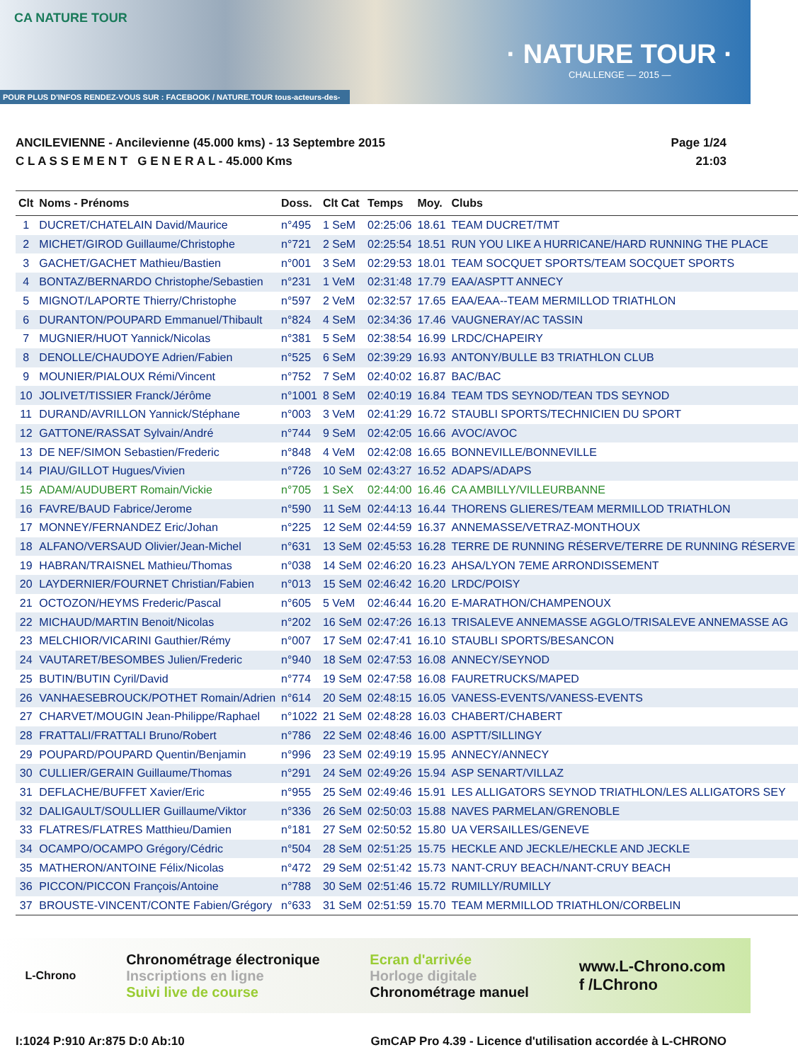CA NATURE TOUR
· NATURE TOUR ·
CHALLENGE — 2015 —
POUR PLUS D'INFOS RENDEZ-VOUS SUR : FACEBOOK / NATURE.TOUR tous-acteurs-des-savoie.coop
ANCILEVIENNE - Ancilevienne (45.000 kms) - 13 Septembre 2015
C L A S S E M E N T G E N E R A L - 45.000 Kms
Page 1/24
21:03
| Clt | Noms - Prénoms | Doss. | Clt Cat | Temps | Moy. | Clubs |
| --- | --- | --- | --- | --- | --- | --- |
| 1 | DUCRET/CHATELAIN David/Maurice | n°495 | 1 SeM | 02:25:06 | 18.61 | TEAM DUCRET/TMT |
| 2 | MICHET/GIROD Guillaume/Christophe | n°721 | 2 SeM | 02:25:54 | 18.51 | RUN YOU LIKE A HURRICANE/HARD RUNNING THE PLACE |
| 3 | GACHET/GACHET Mathieu/Bastien | n°001 | 3 SeM | 02:29:53 | 18.01 | TEAM SOCQUET SPORTS/TEAM SOCQUET SPORTS |
| 4 | BONTAZ/BERNARDO Christophe/Sebastien | n°231 | 1 VeM | 02:31:48 | 17.79 | EAA/ASPTT ANNECY |
| 5 | MIGNOT/LAPORTE Thierry/Christophe | n°597 | 2 VeM | 02:32:57 | 17.65 | EAA/EAA--TEAM MERMILLOD TRIATHLON |
| 6 | DURANTON/POUPARD Emmanuel/Thibault | n°824 | 4 SeM | 02:34:36 | 17.46 | VAUGNERAY/AC TASSIN |
| 7 | MUGNIER/HUOT Yannick/Nicolas | n°381 | 5 SeM | 02:38:54 | 16.99 | LRDC/CHAPEIRY |
| 8 | DENOLLE/CHAUDOYE Adrien/Fabien | n°525 | 6 SeM | 02:39:29 | 16.93 | ANTONY/BULLE B3 TRIATHLON CLUB |
| 9 | MOUNIER/PIALOUX Rémi/Vincent | n°752 | 7 SeM | 02:40:02 | 16.87 | BAC/BAC |
| 10 | JOLIVET/TISSIER Franck/Jérôme | n°1001 | 8 SeM | 02:40:19 | 16.84 | TEAM TDS SEYNOD/TEAN TDS SEYNOD |
| 11 | DURAND/AVRILLON Yannick/Stéphane | n°003 | 3 VeM | 02:41:29 | 16.72 | STAUBLI SPORTS/TECHNICIEN DU SPORT |
| 12 | GATTONE/RASSAT Sylvain/André | n°744 | 9 SeM | 02:42:05 | 16.66 | AVOC/AVOC |
| 13 | DE NEF/SIMON Sebastien/Frederic | n°848 | 4 VeM | 02:42:08 | 16.65 | BONNEVILLE/BONNEVILLE |
| 14 | PIAU/GILLOT Hugues/Vivien | n°726 | 10 SeM | 02:43:27 | 16.52 | ADAPS/ADAPS |
| 15 | ADAM/AUDUBERT Romain/Vickie | n°705 | 1 SeX | 02:44:00 | 16.46 | CA AMBILLY/VILLEURBANNE |
| 16 | FAVRE/BAUD Fabrice/Jerome | n°590 | 11 SeM | 02:44:13 | 16.44 | THORENS GLIERES/TEAM MERMILLOD TRIATHLON |
| 17 | MONNEY/FERNANDEZ Eric/Johan | n°225 | 12 SeM | 02:44:59 | 16.37 | ANNEMASSE/VETRAZ-MONTHOUX |
| 18 | ALFANO/VERSAUD Olivier/Jean-Michel | n°631 | 13 SeM | 02:45:53 | 16.28 | TERRE DE RUNNING RÉSERVE/TERRE DE RUNNING RÉSERVE |
| 19 | HABRAN/TRAISNEL Mathieu/Thomas | n°038 | 14 SeM | 02:46:20 | 16.23 | AHSA/LYON 7EME ARRONDISSEMENT |
| 20 | LAYDERNIER/FOURNET Christian/Fabien | n°013 | 15 SeM | 02:46:42 | 16.20 | LRDC/POISY |
| 21 | OCTOZON/HEYMS Frederic/Pascal | n°605 | 5 VeM | 02:46:44 | 16.20 | E-MARATHON/CHAMPENOUX |
| 22 | MICHAUD/MARTIN Benoit/Nicolas | n°202 | 16 SeM | 02:47:26 | 16.13 | TRISALEVE ANNEMASSE AGGLO/TRISALEVE ANNEMASSE AG |
| 23 | MELCHIOR/VICARINI Gauthier/Rémy | n°007 | 17 SeM | 02:47:41 | 16.10 | STAUBLI SPORTS/BESANCON |
| 24 | VAUTARET/BESOMBES Julien/Frederic | n°940 | 18 SeM | 02:47:53 | 16.08 | ANNECY/SEYNOD |
| 25 | BUTIN/BUTIN Cyril/David | n°774 | 19 SeM | 02:47:58 | 16.08 | FAURETRUCKS/MAPED |
| 26 | VANHAESEBROUCK/POTHET Romain/Adrien | n°614 | 20 SeM | 02:48:15 | 16.05 | VANESS-EVENTS/VANESS-EVENTS |
| 27 | CHARVET/MOUGIN Jean-Philippe/Raphael | n°1022 | 21 SeM | 02:48:28 | 16.03 | CHABERT/CHABERT |
| 28 | FRATTALI/FRATTALI Bruno/Robert | n°786 | 22 SeM | 02:48:46 | 16.00 | ASPTT/SILLINGY |
| 29 | POUPARD/POUPARD Quentin/Benjamin | n°996 | 23 SeM | 02:49:19 | 15.95 | ANNECY/ANNECY |
| 30 | CULLIER/GERAIN Guillaume/Thomas | n°291 | 24 SeM | 02:49:26 | 15.94 | ASP SENART/VILLAZ |
| 31 | DEFLACHE/BUFFET Xavier/Eric | n°955 | 25 SeM | 02:49:46 | 15.91 | LES ALLIGATORS SEYNOD TRIATHLON/LES ALLIGATORS SEY |
| 32 | DALIGAULT/SOULLIER Guillaume/Viktor | n°336 | 26 SeM | 02:50:03 | 15.88 | NAVES PARMELAN/GRENOBLE |
| 33 | FLATRES/FLATRES Matthieu/Damien | n°181 | 27 SeM | 02:50:52 | 15.80 | UA VERSAILLES/GENEVE |
| 34 | OCAMPO/OCAMPO Grégory/Cédric | n°504 | 28 SeM | 02:51:25 | 15.75 | HECKLE AND JECKLE/HECKLE AND JECKLE |
| 35 | MATHERON/ANTOINE Félix/Nicolas | n°472 | 29 SeM | 02:51:42 | 15.73 | NANT-CRUY BEACH/NANT-CRUY BEACH |
| 36 | PICCON/PICCON François/Antoine | n°788 | 30 SeM | 02:51:46 | 15.72 | RUMILLY/RUMILLY |
| 37 | BROUSTE-VINCENT/CONTE Fabien/Grégory | n°633 | 31 SeM | 02:51:59 | 15.70 | TEAM MERMILLOD TRIATHLON/CORBELIN |
L-Chrono
Chronométrage électronique
Inscriptions en ligne
Suivi live de course
Ecran d'arrivée
Horloge digitale
Chronométrage manuel
www.L-Chrono.com
f /LChrono
I:1024 P:910 Ar:875 D:0 Ab:10 GmCAP Pro 4.39 - Licence d'utilisation accordée à L-CHRONO